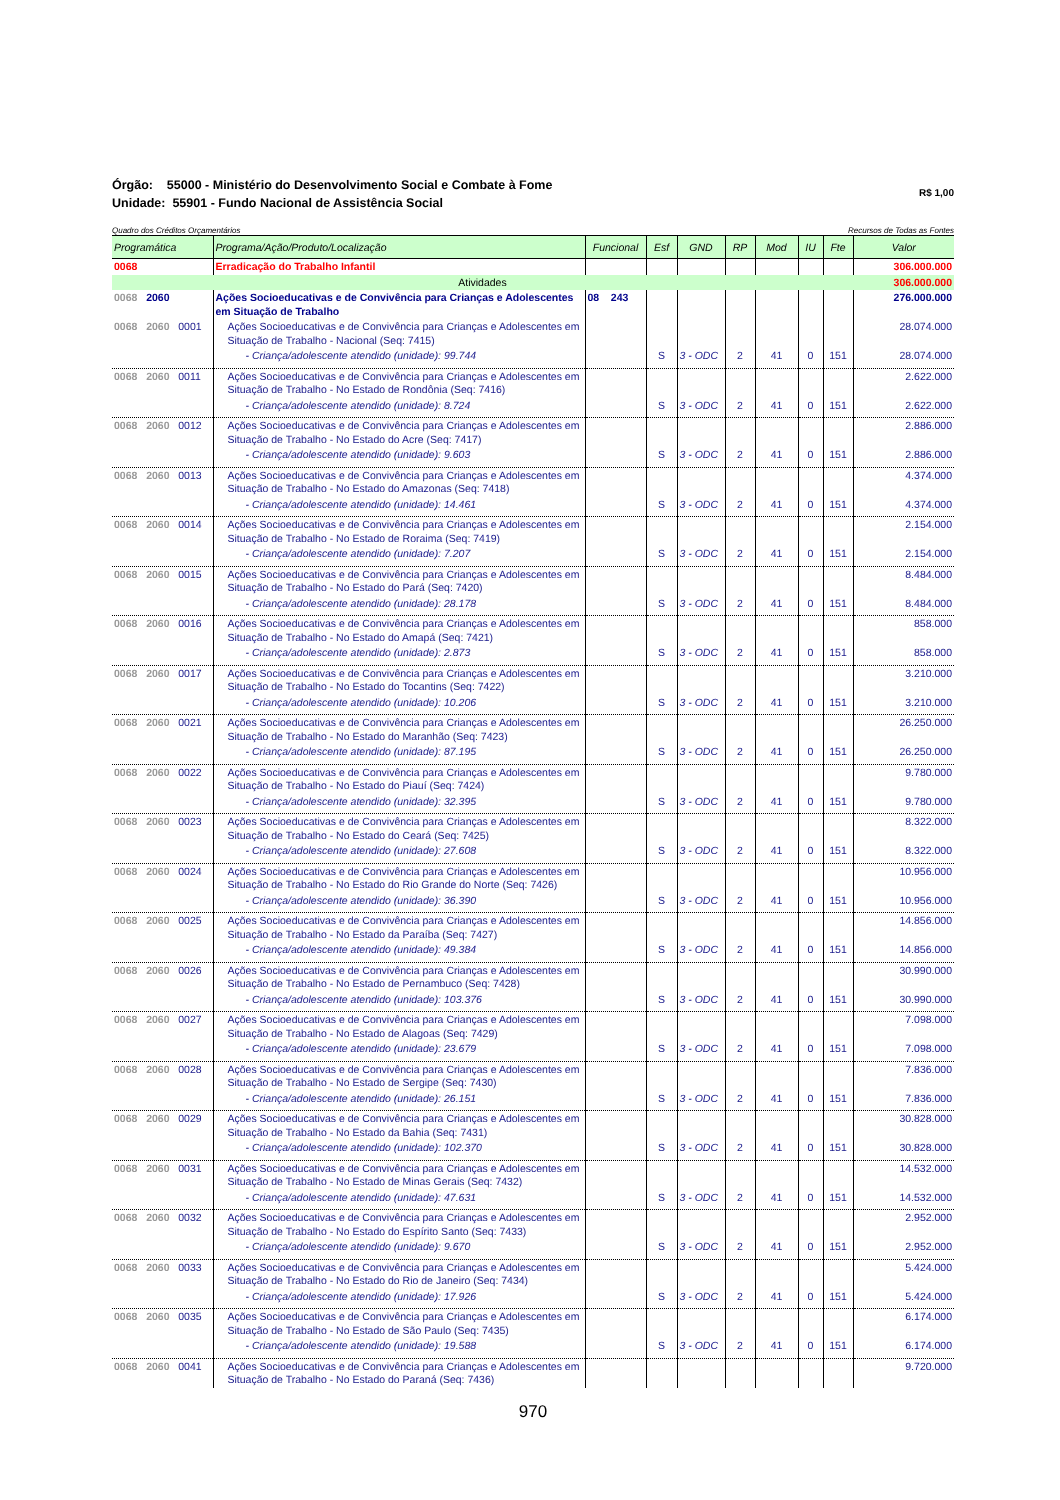Órgão: 55000 - Ministério do Desenvolvimento Social e Combate à Fome
Unidade: 55901 - Fundo Nacional de Assistência Social
R$ 1,00
Quadro dos Créditos Orçamentários Recursos de Todas as Fontes
| Programática | Programa/Ação/Produto/Localização | Funcional | Esf | GND | RP | Mod | IU | Fte | Valor |
| --- | --- | --- | --- | --- | --- | --- | --- | --- | --- |
| 0068 | Erradicação do Trabalho Infantil | | | | | | | | 306.000.000 |
| Atividades | | | | | | | | | 306.000.000 |
| 0068 2060 | Ações Socioeducativas e de Convivência para Crianças e Adolescentes em Situação de Trabalho | 08 243 | | | | | | | 276.000.000 |
| 0068 2060 0001 | Ações Socioeducativas e de Convivência para Crianças e Adolescentes em Situação de Trabalho - Nacional (Seq: 7415) | | | | | | | | 28.074.000 |
| | - Criança/adolescente atendido (unidade): 99.744 | | S | 3 - ODC | 2 | 41 | 0 | 151 | 28.074.000 |
| 0068 2060 0011 | Ações Socioeducativas e de Convivência para Crianças e Adolescentes em Situação de Trabalho - No Estado de Rondônia (Seq: 7416) | | | | | | | | 2.622.000 |
| | - Criança/adolescente atendido (unidade): 8.724 | | S | 3 - ODC | 2 | 41 | 0 | 151 | 2.622.000 |
| 0068 2060 0012 | Ações Socioeducativas e de Convivência para Crianças e Adolescentes em Situação de Trabalho - No Estado do Acre (Seq: 7417) | | | | | | | | 2.886.000 |
| | - Criança/adolescente atendido (unidade): 9.603 | | S | 3 - ODC | 2 | 41 | 0 | 151 | 2.886.000 |
| 0068 2060 0013 | Ações Socioeducativas e de Convivência para Crianças e Adolescentes em Situação de Trabalho - No Estado do Amazonas (Seq: 7418) | | | | | | | | 4.374.000 |
| | - Criança/adolescente atendido (unidade): 14.461 | | S | 3 - ODC | 2 | 41 | 0 | 151 | 4.374.000 |
| 0068 2060 0014 | Ações Socioeducativas e de Convivência para Crianças e Adolescentes em Situação de Trabalho - No Estado de Roraima (Seq: 7419) | | | | | | | | 2.154.000 |
| | - Criança/adolescente atendido (unidade): 7.207 | | S | 3 - ODC | 2 | 41 | 0 | 151 | 2.154.000 |
| 0068 2060 0015 | Ações Socioeducativas e de Convivência para Crianças e Adolescentes em Situação de Trabalho - No Estado do Pará (Seq: 7420) | | | | | | | | 8.484.000 |
| | - Criança/adolescente atendido (unidade): 28.178 | | S | 3 - ODC | 2 | 41 | 0 | 151 | 8.484.000 |
| 0068 2060 0016 | Ações Socioeducativas e de Convivência para Crianças e Adolescentes em Situação de Trabalho - No Estado do Amapá (Seq: 7421) | | | | | | | | 858.000 |
| | - Criança/adolescente atendido (unidade): 2.873 | | S | 3 - ODC | 2 | 41 | 0 | 151 | 858.000 |
| 0068 2060 0017 | Ações Socioeducativas e de Convivência para Crianças e Adolescentes em Situação de Trabalho - No Estado do Tocantins (Seq: 7422) | | | | | | | | 3.210.000 |
| | - Criança/adolescente atendido (unidade): 10.206 | | S | 3 - ODC | 2 | 41 | 0 | 151 | 3.210.000 |
| 0068 2060 0021 | Ações Socioeducativas e de Convivência para Crianças e Adolescentes em Situação de Trabalho - No Estado do Maranhão (Seq: 7423) | | | | | | | | 26.250.000 |
| | - Criança/adolescente atendido (unidade): 87.195 | | S | 3 - ODC | 2 | 41 | 0 | 151 | 26.250.000 |
| 0068 2060 0022 | Ações Socioeducativas e de Convivência para Crianças e Adolescentes em Situação de Trabalho - No Estado do Piauí (Seq: 7424) | | | | | | | | 9.780.000 |
| | - Criança/adolescente atendido (unidade): 32.395 | | S | 3 - ODC | 2 | 41 | 0 | 151 | 9.780.000 |
| 0068 2060 0023 | Ações Socioeducativas e de Convivência para Crianças e Adolescentes em Situação de Trabalho - No Estado do Ceará (Seq: 7425) | | | | | | | | 8.322.000 |
| | - Criança/adolescente atendido (unidade): 27.608 | | S | 3 - ODC | 2 | 41 | 0 | 151 | 8.322.000 |
| 0068 2060 0024 | Ações Socioeducativas e de Convivência para Crianças e Adolescentes em Situação de Trabalho - No Estado do Rio Grande do Norte (Seq: 7426) | | | | | | | | 10.956.000 |
| | - Criança/adolescente atendido (unidade): 36.390 | | S | 3 - ODC | 2 | 41 | 0 | 151 | 10.956.000 |
| 0068 2060 0025 | Ações Socioeducativas e de Convivência para Crianças e Adolescentes em Situação de Trabalho - No Estado da Paraíba (Seq: 7427) | | | | | | | | 14.856.000 |
| | - Criança/adolescente atendido (unidade): 49.384 | | S | 3 - ODC | 2 | 41 | 0 | 151 | 14.856.000 |
| 0068 2060 0026 | Ações Socioeducativas e de Convivência para Crianças e Adolescentes em Situação de Trabalho - No Estado de Pernambuco (Seq: 7428) | | | | | | | | 30.990.000 |
| | - Criança/adolescente atendido (unidade): 103.376 | | S | 3 - ODC | 2 | 41 | 0 | 151 | 30.990.000 |
| 0068 2060 0027 | Ações Socioeducativas e de Convivência para Crianças e Adolescentes em Situação de Trabalho - No Estado de Alagoas (Seq: 7429) | | | | | | | | 7.098.000 |
| | - Criança/adolescente atendido (unidade): 23.679 | | S | 3 - ODC | 2 | 41 | 0 | 151 | 7.098.000 |
| 0068 2060 0028 | Ações Socioeducativas e de Convivência para Crianças e Adolescentes em Situação de Trabalho - No Estado de Sergipe (Seq: 7430) | | | | | | | | 7.836.000 |
| | - Criança/adolescente atendido (unidade): 26.151 | | S | 3 - ODC | 2 | 41 | 0 | 151 | 7.836.000 |
| 0068 2060 0029 | Ações Socioeducativas e de Convivência para Crianças e Adolescentes em Situação de Trabalho - No Estado da Bahia (Seq: 7431) | | | | | | | | 30.828.000 |
| | - Criança/adolescente atendido (unidade): 102.370 | | S | 3 - ODC | 2 | 41 | 0 | 151 | 30.828.000 |
| 0068 2060 0031 | Ações Socioeducativas e de Convivência para Crianças e Adolescentes em Situação de Trabalho - No Estado de Minas Gerais (Seq: 7432) | | | | | | | | 14.532.000 |
| | - Criança/adolescente atendido (unidade): 47.631 | | S | 3 - ODC | 2 | 41 | 0 | 151 | 14.532.000 |
| 0068 2060 0032 | Ações Socioeducativas e de Convivência para Crianças e Adolescentes em Situação de Trabalho - No Estado do Espírito Santo (Seq: 7433) | | | | | | | | 2.952.000 |
| | - Criança/adolescente atendido (unidade): 9.670 | | S | 3 - ODC | 2 | 41 | 0 | 151 | 2.952.000 |
| 0068 2060 0033 | Ações Socioeducativas e de Convivência para Crianças e Adolescentes em Situação de Trabalho - No Estado do Rio de Janeiro (Seq: 7434) | | | | | | | | 5.424.000 |
| | - Criança/adolescente atendido (unidade): 17.926 | | S | 3 - ODC | 2 | 41 | 0 | 151 | 5.424.000 |
| 0068 2060 0035 | Ações Socioeducativas e de Convivência para Crianças e Adolescentes em Situação de Trabalho - No Estado de São Paulo (Seq: 7435) | | | | | | | | 6.174.000 |
| | - Criança/adolescente atendido (unidade): 19.588 | | S | 3 - ODC | 2 | 41 | 0 | 151 | 6.174.000 |
| 0068 2060 0041 | Ações Socioeducativas e de Convivência para Crianças e Adolescentes em Situação de Trabalho - No Estado do Paraná (Seq: 7436) | | | | | | | | 9.720.000 |
970